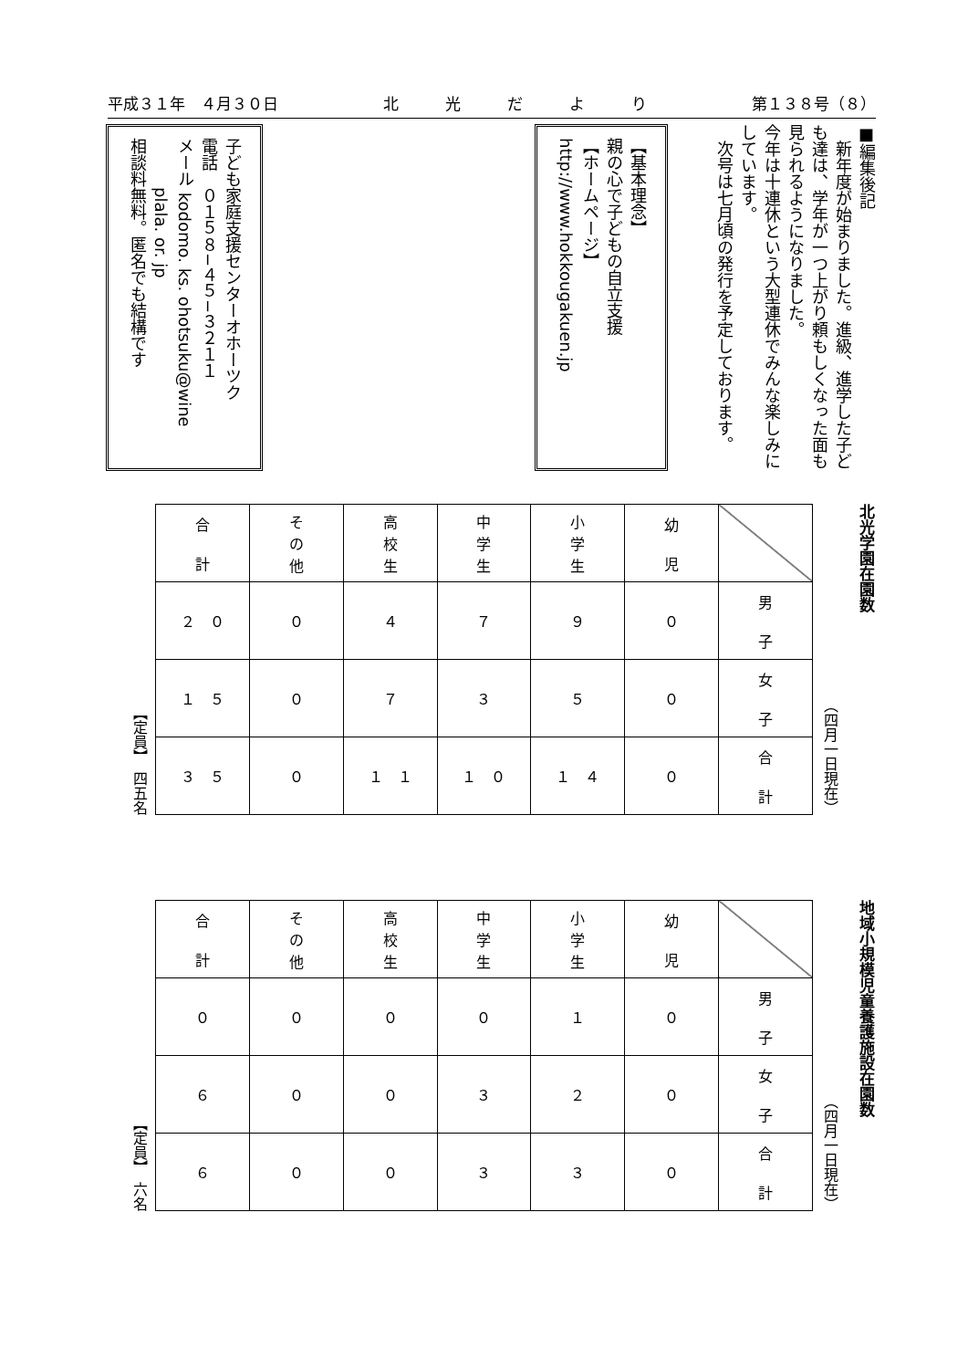平成３１年　４月３０日 北　　　光　　　だ　　　よ　　　り 第１３８号（８）
■編集後記
　新年度が始まりました。進級、進学した子ども達は、学年が一つ上がり頼もしくなった面も見られるようになりました。
今年は十連休という大型連休でみんな楽しみにしています。
　次号は七月頃の発行を予定しております。
【基本理念】
親の心で子どもの自立支援
【ホームページ】
http://www.hokkougakuen.jp
子ども家庭支援センターオホーツク
電話　０１５８−４５−３２１１
メール kodomo. ks. ohotsuku@wine
　　　plala. or. jp
相談料無料。匿名でも結構です
北光学園在園数
（四月一日現在）
| 合 計 | そ の 他 | 高 校 生 | 中 学 生 | 小 学 生 | 幼 児 | |
| --- | --- | --- | --- | --- | --- | --- |
| ２ ０ | ０ | ４ | ７ | ９ | ０ | 男 子 |
| １ ５ | ０ | ７ | ３ | ５ | ０ | 女 子 |
| ３ ５ | ０ | １ １ | １ ０ | １ ４ | ０ | 合 計 |
【定員】　四五名
地域小規模児童養護施設在園数
（四月一日現在）
| 合 計 | そ の 他 | 高 校 生 | 中 学 生 | 小 学 生 | 幼 児 | |
| --- | --- | --- | --- | --- | --- | --- |
| ０ | ０ | ０ | ０ | １ | ０ | 男 子 |
| ６ | ０ | ０ | ３ | ２ | ０ | 女 子 |
| ６ | ０ | ０ | ３ | ３ | ０ | 合 計 |
【定員】　六名